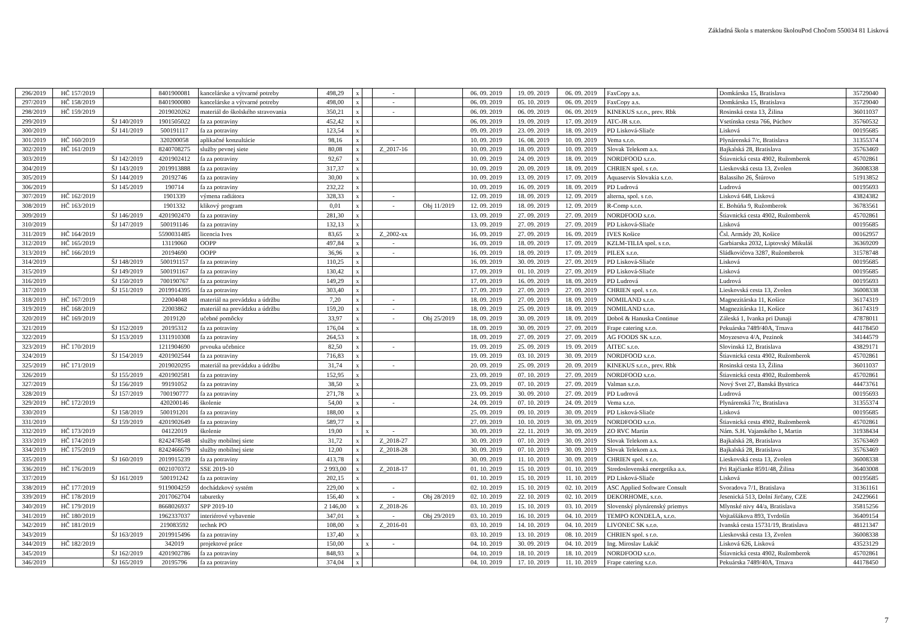Základná škola s materskou školouPod Chočom 550034 81 Lisková
| 296/2019 | HČ 157/2019 | | 8401900081 | kancelárske a výtvarné potreby | 498,29 | x | | - | | 06. 09. 2019 | 19. 09. 2019 | 06. 09. 2019 | FaxCopy a.s. | Domkárska 15, Bratislava | 35729040 |
| 297/2019 | HČ 158/2019 | | 8401900080 | kancelárske a výtvarné potreby | 498,00 | x | | - | | 06. 09. 2019 | 05. 10. 2019 | 06. 09. 2019 | FaxCopy a.s. | Domkárska 15, Bratislava | 35729040 |
| 298/2019 | HČ 159/2019 | | 2019020262 | materiál do školského stravovania | 350,21 | x | | - | | 06. 09. 2019 | 06. 09. 2019 | 06. 09. 2019 | KINEKUS s.r.o., prev. Rbk | Rosinská cesta 13, Žilina | 36011037 |
| 299/2019 | | ŠJ 140/2019 | 1901505022 | fa za potraviny | 452,42 | x | | | | 06. 09. 2019 | 19. 09. 2019 | 17. 09. 2019 | ATC-JR s.r.o. | Vsetínska cesta 766, Púchov | 35760532 |
| 300/2019 | | ŠJ 141/2019 | 500191117 | fa za potraviny | 123,54 | x | | | | 09. 09. 2019 | 23. 09. 2019 | 18. 09. 2019 | PD Lisková-Sliače | Lisková | 00195685 |
| 301/2019 | HČ 160/2019 | | 320200058 | aplikačné konzultácie | 98,16 | x | | - | | 10. 09. 2019 | 16. 08. 2019 | 10. 09. 2019 | Vema s.r.o. | Plynárenská 7/c, Bratislava | 31355374 |
| 302/2019 | HČ 161/2019 | | 8240708275 | služby pevnej siete | 80,08 | x | | Z_2017-16 | | 10. 09. 2019 | 18. 09. 2019 | 10. 09. 2019 | Slovak Telekom a.s. | Bajkalská 28, Bratislava | 35763469 |
| 303/2019 | | ŠJ 142/2019 | 4201902412 | fa za potraviny | 92,67 | x | | | | 10. 09. 2019 | 24. 09. 2019 | 18. 09. 2019 | NORDFOOD s.r.o. | Štiavnická cesta 4902, Ružomberok | 45702861 |
| 304/2019 | | ŠJ 143/2019 | 2019913888 | fa za potraviny | 317,37 | x | | | | 10. 09. 2019 | 20. 09. 2019 | 18. 09. 2019 | CHRIEN spol. s r.o. | Lieskovská cesta 13, Zvolen | 36008338 |
| 305/2019 | | ŠJ 144/2019 | 20192746 | fa za potraviny | 30,00 | x | | | | 10. 09. 2019 | 13. 09. 2019 | 17. 09. 2019 | Aquaservis Slovakia s.r.o. | Balassiho 26, Štúrovo | 51913852 |
| 306/2019 | | ŠJ 145/2019 | 190714 | fa za potraviny | 232,22 | x | | | | 10. 09. 2019 | 16. 09. 2019 | 18. 09. 2019 | PD Ludrová | Ludrová | 00195693 |
| 307/2019 | HČ 162/2019 | | 1901339 | výmena radiátora | 328,33 | x | | - | | 12. 09. 2019 | 18. 09. 2019 | 12. 09. 2019 | alterna, spol. s r.o. | Lisková 648, Lisková | 43824382 |
| 308/2019 | HČ 163/2019 | | 1901332 | klikový program | 0,01 | x | | - | Obj 11/2019 | 12. 09. 2019 | 18. 09. 2019 | 12. 09. 2019 | R-Comp s.r.o. | E. Bohúňa 9, Ružomberok | 36783561 |
| 309/2019 | | ŠJ 146/2019 | 4201902470 | fa za potraviny | 281,30 | x | | | | 13. 09. 2019 | 27. 09. 2019 | 27. 09. 2019 | NORDFOOD s.r.o. | Štiavnická cesta 4902, Ružomberok | 45702861 |
| 310/2019 | | ŠJ 147/2019 | 500191146 | fa za potraviny | 132,13 | x | | | | 13. 09. 2019 | 27. 09. 2019 | 27. 09. 2019 | PD Lisková-Sliače | Lisková | 00195685 |
| 311/2019 | HČ 164/2019 | | 5590031485 | licencia Ives | 83,65 | x | | Z_2002-xx | | 16. 09. 2019 | 27. 09. 2019 | 16. 09. 2019 | IVES Košice | Čsl. Armády 20, Košice | 00162957 |
| 312/2019 | HČ 165/2019 | | 13119060 | OOPP | 497,84 | x | | - | | 16. 09. 2019 | 18. 09. 2019 | 17. 09. 2019 | KZLM-TILIA spol. s r.o. | Garbiarska 2032, Liptovský Mikuláš | 36369209 |
| 313/2019 | HČ 166/2019 | | 20194690 | OOPP | 36,96 | x | | - | | 16. 09. 2019 | 18. 09. 2019 | 17. 09. 2019 | PILEX s.r.o. | Sládkovičova 3287, Ružomberok | 31578748 |
| 314/2019 | | ŠJ 148/2019 | 500191157 | fa za potraviny | 110,25 | x | | | | 16. 09. 2019 | 30. 09. 2019 | 27. 09. 2019 | PD Lisková-Sliače | Lisková | 00195685 |
| 315/2019 | | ŠJ 149/2019 | 500191167 | fa za potraviny | 130,42 | x | | | | 17. 09. 2019 | 01. 10. 2019 | 27. 09. 2019 | PD Lisková-Sliače | Lisková | 00195685 |
| 316/2019 | | ŠJ 150/2019 | 700190767 | fa za potraviny | 149,29 | x | | | | 17. 09. 2019 | 16. 09. 2019 | 18. 09. 2019 | PD Ludrová | Ludrová | 00195693 |
| 317/2019 | | ŠJ 151/2019 | 2019914395 | fa za potraviny | 303,40 | x | | | | 17. 09. 2019 | 27. 09. 2019 | 27. 09. 2019 | CHRIEN spol. s r.o. | Lieskovská cesta 13, Zvolen | 36008338 |
| 318/2019 | HČ 167/2019 | | 22004048 | materiál na prevádzku a údržbu | 7,20 | x | | - | | 18. 09. 2019 | 27. 09. 2019 | 18. 09. 2019 | NOMILAND s.r.o. | Magnezitárska 11, Košice | 36174319 |
| 319/2019 | HČ 168/2019 | | 22003862 | materiál na prevádzku a údržbu | 159,20 | x | | - | | 18. 09. 2019 | 25. 09. 2019 | 18. 09. 2019 | NOMILAND s.r.o. | Magnezitárska 11, Košice | 36174319 |
| 320/2019 | HČ 169/2019 | | 2019120 | učebné pomôcky | 33,97 | x | | - | Obj 25/2019 | 18. 09. 2019 | 30. 09. 2019 | 18. 09. 2019 | Doboš & Hanuska Continue | Záleská 1, Ivanka pri Dunaji | 47878011 |
| 321/2019 | | ŠJ 152/2019 | 20195312 | fa za potraviny | 176,04 | x | | | | 18. 09. 2019 | 30. 09. 2019 | 27. 09. 2019 | Frape catering s.r.o. | Pekuárska 7489/40A, Trnava | 44178450 |
| 322/2019 | | ŠJ 153/2019 | 1311910308 | fa za potraviny | 264,53 | x | | | | 18. 09. 2019 | 27. 09. 2019 | 27. 09. 2019 | AG FOODS SK s.r.o. | Moyzesova 4/A, Pezinok | 34144579 |
| 323/2019 | HČ 170/2019 | | 1211904690 | prvouka učebnice | 82,50 | x | | - | | 19. 09. 2019 | 25. 09. 2019 | 19. 09. 2019 | AITEC s.r.o. | Slovinská 12, Bratislava | 43829171 |
| 324/2019 | | ŠJ 154/2019 | 4201902544 | fa za potraviny | 716,83 | x | | | | 19. 09. 2019 | 03. 10. 2019 | 30. 09. 2019 | NORDFOOD s.r.o. | Štiavnická cesta 4902, Ružomberok | 45702861 |
| 325/2019 | HČ 171/2019 | | 2019020295 | materiál na prevádzku a údržbu | 31,74 | x | | - | | 20. 09. 2019 | 25. 09. 2019 | 20. 09. 2019 | KINEKUS s.r.o., prev. Rbk | Rosinská cesta 13, Žilina | 36011037 |
| 326/2019 | | ŠJ 155/2019 | 4201902581 | fa za potraviny | 152,95 | x | | | | 23. 09. 2019 | 07. 10. 2019 | 27. 09. 2019 | NORDFOOD s.r.o. | Štiavnická cesta 4902, Ružomberok | 45702861 |
| 327/2019 | | ŠJ 156/2019 | 99191052 | fa za potraviny | 38,50 | x | | | | 23. 09. 2019 | 07. 10. 2019 | 27. 09. 2019 | Valman s.r.o. | Nový Svet 27, Banská Bystrica | 44473761 |
| 328/2019 | | ŠJ 157/2019 | 700190777 | fa za potraviny | 271,78 | x | | | | 23. 09. 2019 | 30. 09. 2010 | 27. 09. 2019 | PD Ludrová | Ludrová | 00195693 |
| 329/2019 | HČ 172/2019 | | 420200146 | školenie | 54,00 | x | | - | | 24. 09. 2019 | 07. 10. 2019 | 24. 09. 2019 | Vema s.r.o. | Plynárenská 7/c, Bratislava | 31355374 |
| 330/2019 | | ŠJ 158/2019 | 500191201 | fa za potraviny | 188,00 | x | | | | 25. 09. 2019 | 09. 10. 2019 | 30. 09. 2019 | PD Lisková-Sliače | Lisková | 00195685 |
| 331/2019 | | ŠJ 159/2019 | 4201902649 | fa za potraviny | 589,77 | x | | | | 27. 09. 2019 | 10. 10. 2019 | 30. 09. 2019 | NORDFOOD s.r.o. | Štiavnická cesta 4902, Ružomberok | 45702861 |
| 332/2019 | HČ 173/2019 | | 04122019 | školenie | 19,00 | | x | - | | 30. 09. 2019 | 22. 11. 2019 | 30. 09. 2019 | ZO RVC Martin | Nám. S.H. Vajanského 1, Martin | 31938434 |
| 333/2019 | HČ 174/2019 | | 8242478548 | služby mobilnej siete | 31,72 | x | | Z_2018-27 | | 30. 09. 2019 | 07. 10. 2019 | 30. 09. 2019 | Slovak Telekom a.s. | Bajkalská 28, Bratislava | 35763469 |
| 334/2019 | HČ 175/2019 | | 8242466679 | služby mobilnej siete | 12,00 | x | | Z_2018-28 | | 30. 09. 2019 | 07. 10. 2019 | 30. 09. 2019 | Slovak Telekom a.s. | Bajkalská 28, Bratislava | 35763469 |
| 335/2019 | | ŠJ 160/2019 | 2019915239 | fa za potraviny | 413,78 | x | | | | 30. 09. 2019 | 11. 10. 2019 | 30. 09. 2019 | CHRIEN spol. s r.o. | Lieskovská cesta 13, Zvolen | 36008338 |
| 336/2019 | HČ 176/2019 | | 0021070372 | SSE 2019-10 | 2 993,00 | x | | Z_2018-17 | | 01. 10. 2019 | 15. 10. 2019 | 01. 10. 2019 | Stredoslovenská energetika a.s. | Pri Rajčianke 8591/48, Žilina | 36403008 |
| 337/2019 | | ŠJ 161/2019 | 500191242 | fa za potraviny | 202,15 | x | | | | 01. 10. 2019 | 15. 10. 2019 | 11. 10. 2019 | PD Lisková-Sliače | Lisková | 00195685 |
| 338/2019 | HČ 177/2019 | | 9119004259 | dochádzkový systém | 229,00 | x | | - | | 02. 10. 2019 | 15. 10. 2019 | 02. 10. 2019 | ASC Applied Software Consult | Svoradova 7/1, Bratislava | 31361161 |
| 339/2019 | HČ 178/2019 | | 2017062704 | taburetky | 156,40 | x | | - | Obj 28/2019 | 02. 10. 2019 | 22. 10. 2019 | 02. 10. 2019 | DEKORHOME, s.r.o. | Jesenická 513, Dolní Jirčany, CZE | 24229661 |
| 340/2019 | HČ 179/2019 | | 8668026937 | SPP 2019-10 | 2 146,00 | x | | Z_2018-26 | | 03. 10. 2019 | 15. 10. 2019 | 03. 10. 2019 | Slovenský plynárenský priemys | Mlynské nivy 44/a, Bratislava | 35815256 |
| 341/2019 | HČ 180/2019 | | 1962337037 | interiérové vybavenie | 347,01 | x | | - | Obj 29/2019 | 03. 10. 2019 | 16. 10. 2019 | 04. 10. 2019 | TEMPO KONDELA, s.r.o. | Vojtaššákova 893, Tvrdošín | 36409154 |
| 342/2019 | HČ 181/2019 | | 219083592 | technk PO | 108,00 | x | | Z_2016-01 | | 03. 10. 2019 | 14. 10. 2019 | 04. 10. 2019 | LIVONEC SK s.r.o. | Ivanská cesta 15731/19, Bratislava | 48121347 |
| 343/2019 | | ŠJ 163/2019 | 2019915496 | fa za potraviny | 137,40 | x | | | | 03. 10. 2019 | 13. 10. 2019 | 08. 10. 2019 | CHRIEN spol. s r.o. | Lieskovská cesta 13, Zvolen | 36008338 |
| 344/2019 | HČ 182/2019 | | 342019 | projektové práce | 150,00 | | x | - | | 04. 10. 2019 | 30. 09. 2019 | 04. 10. 2019 | Ing. Miroslav Lukáč | Lisková 626, Lisková | 43523129 |
| 345/2019 | | ŠJ 162/2019 | 4201902786 | fa za potraviny | 848,93 | x | | | | 04. 10. 2019 | 18. 10. 2019 | 18. 10. 2019 | NORDFOOD s.r.o. | Štiavnická cesta 4902, Ružomberok | 45702861 |
| 346/2019 | | ŠJ 165/2019 | 20195796 | fa za potraviny | 374,04 | x | | | | 04. 10. 2019 | 17. 10. 2019 | 11. 10. 2019 | Frape catering s.r.o. | Pekuárska 7489/40A, Trnava | 44178450 |
7